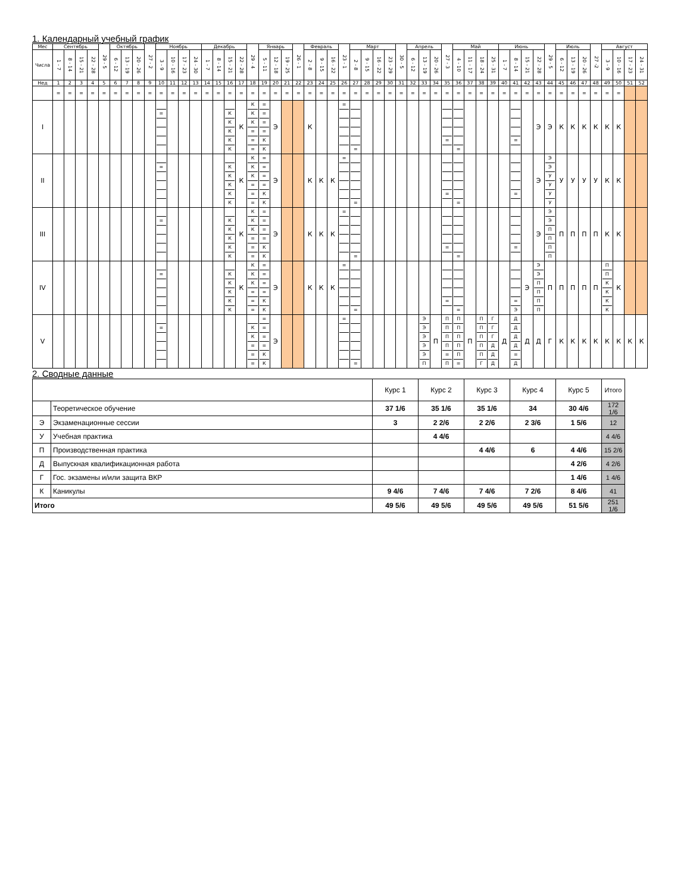1. Календарный учебный график
| Мес | Сентябрь | | | | 29 - 5 | Октябрь | | | 27 - 2 | Ноябрь | | | | Декабрь | | | | 29 - 4 | Январь | | | 26 - 1 | Февраль | | | 23 - 1 | Март | | | | 30 - 5 | Апрель | | | 27 - 3 | Май | | | | Июнь | | | | 29 - 5 | Июль | | | 27 -2 | Август | | | |
| Числа | 1 - 7 | 8 - 14 | 15 - 21 | 22 - 28 | | 6 - 12 | 13 - 19 | 20 - 26 | | 3 - 9 | 10 - 16 | 17 - 23 | 24 - 30 | 1 - 7 | 8 - 14 | 15 - 21 | 22 - 28 | | 5 - 11 | 12 - 18 | 19 - 25 | | 2 - 8 | 9 - 15 | 16 - 22 | | 2 - 8 | 9 - 15 | 16 - 22 | 23 - 29 | | 6 - 12 | 13 - 19 | 20 - 26 | | 4 - 10 | 11 - 17 | 18 - 24 | 25 - 31 | 1 - 7 | 8 - 14 | 15 - 21 | 22 - 28 | | 6 - 12 | 13 - 19 | 20 - 26 | | 3 - 9 | 10 - 16 | 17 - 23 | 24 - 31 |
| Нед | 1 | 2 | 3 | 4 | 5 | 6 | 7 | 8 | 9 | 10 | 11 | 12 | 13 | 14 | 15 | 16 | 17 | 18 | 19 | 20 | 21 | 22 | 23 | 24 | 25 | 26 | 27 | 28 | 29 | 30 | 31 | 32 | 33 | 34 | 35 | 36 | 37 | 38 | 39 | 40 | 41 | 42 | 43 | 44 | 45 | 46 | 47 | 48 | 49 | 50 | 51 | 52 |
| | = | = | = | = | = | = | = | = | = | = | = | = | = | = | = | = | = | = | = | = | = | = | = | = | = | = | = | = | = | = | = | = | = | = | = | = | = | = | = | = | = | = | = | = | = | = | = | = | = | = | | |
| I | | | | | | | | | | = | | | | | | К К К К К | К | К К К = = = | = = = = К К | Э | | | К | | | = | = | | | | | | | | = | = | | | | | = | | Э | Э | К | К | К | К | К | К | | |
| II | | | | | | | | | | = | | | | | | К К К К К | К | К К К = = = | = = = = К К | Э | | | К | К | К | = | = | | | | | | | | = | = | | | | | = | | Э | Э Э У У У У | У | У | У | У | К | К | | |
| III | | | | | | | | | | = | | | | | | К К К К К | К | К К К = = = | = = = = К К | Э | | | К | К | К | = | = | | | | | | | | = | = | | | | | = | | Э | Э Э П П П П | П | П | П | П | К | К | | |
| IV | | | | | | | | | | = | | | | | | К К К К К | К | К К К = = = | = = = = К К | Э | | | К | К | К | = | = | | | | | | | | = | = | | | | | = Э | Э | Э Э П П П П | П | П | П | П | П | П П К К К К | К | | |
| V | | | | | | | | | | = | | | | | | | | К К = = = | = = = = К К | Э | | | | | | = | = | | | | | | Э Э Э Э Э П | П | П П П П = П | П П П П П = | П | П П П П П Г | Г Г Г Д Д Д | Д | Д Д Д Д = Д | Д | Д | Г | К | К | К | К | К | К | К | К |
2. Сводные данные
| | | Курс 1 | Курс 2 | Курс 3 | Курс 4 | Курс 5 | Итого |
| | Теоретическое обучение | 37 1/6 | 35 1/6 | 35 1/6 | 34 | 30 4/6 | 172 1/6 |
| Э | Экзаменационные сессии | 3 | 2 2/6 | 2 2/6 | 2 3/6 | 1 5/6 | 12 |
| У | Учебная практика | | 4 4/6 | | | | 4 4/6 |
| П | Производственная практика | | | 4 4/6 | 6 | 4 4/6 | 15 2/6 |
| Д | Выпускная квалификационная работа | | | | | 4 2/6 | 4 2/6 |
| Г | Гос. экзамены и/или защита ВКР | | | | | 1 4/6 | 1 4/6 |
| К | Каникулы | 9 4/6 | 7 4/6 | 7 4/6 | 7 2/6 | 8 4/6 | 41 |
| Итого | | 49 5/6 | 49 5/6 | 49 5/6 | 49 5/6 | 51 5/6 | 251 1/6 |